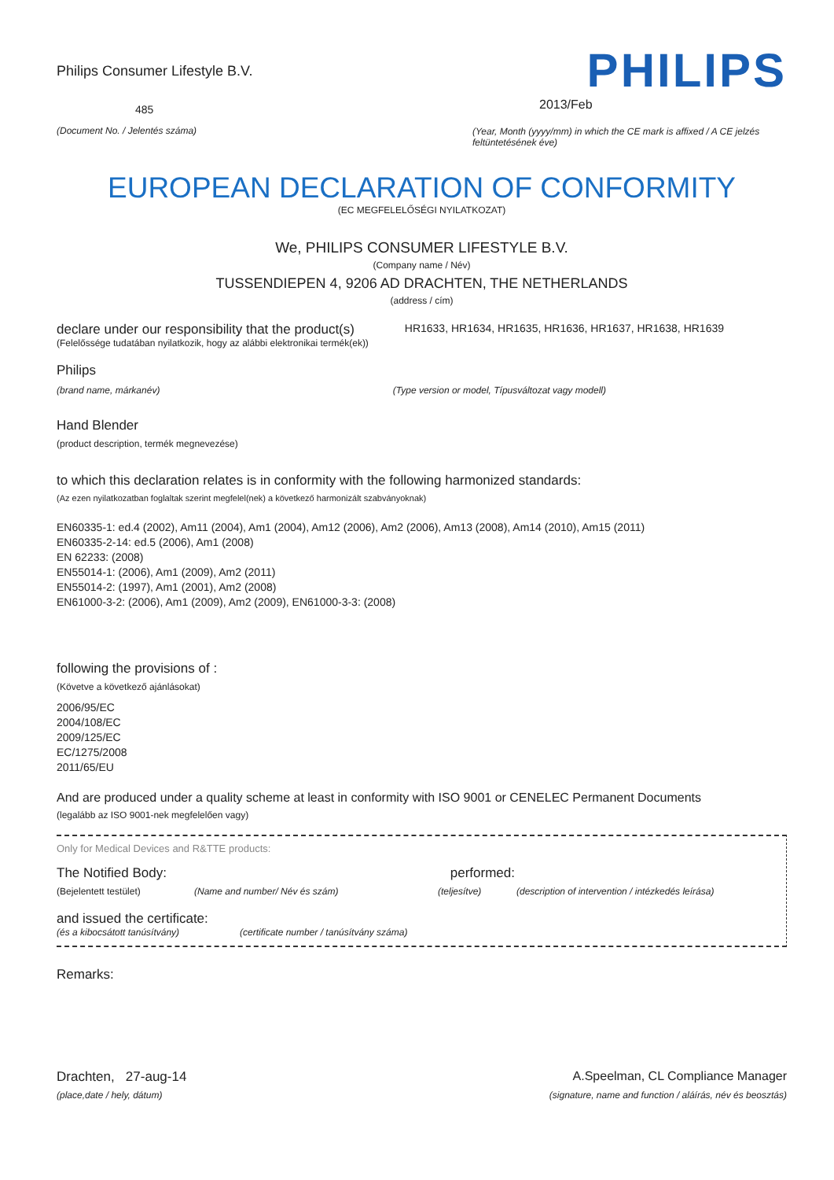Philips Consumer Lifestyle B.V.
485
(Document No. / Jelentés száma)
PHILIPS
2013/Feb
(Year, Month (yyyy/mm) in which the CE mark is affixed / A CE jelzés feltüntetésének éve)
EUROPEAN DECLARATION OF CONFORMITY
(EC MEGFELELŐSÉGI NYILATKOZAT)
We, PHILIPS CONSUMER LIFESTYLE B.V.
(Company name / Név)
TUSSENDIEPEN 4, 9206 AD DRACHTEN, THE NETHERLANDS
(address / cím)
declare under our responsibility that the product(s)
HR1633, HR1634, HR1635, HR1636, HR1637, HR1638, HR1639
(Felelőssége tudatában nyilatkozik, hogy az alábbi elektronikai termék(ek))
Philips
(brand name, márkanév) (Type version or model, Típusváltozat vagy modell)
Hand Blender
(product description, termék megnevezése)
to which this declaration relates is in conformity with the following harmonized standards:
(Az ezen nyilatkozatban foglaltak szerint megfelel(nek) a következő harmonizált szabványoknak)
EN60335-1: ed.4 (2002), Am11 (2004), Am1 (2004), Am12 (2006), Am2 (2006), Am13 (2008), Am14 (2010), Am15 (2011)
EN60335-2-14: ed.5 (2006), Am1 (2008)
EN 62233: (2008)
EN55014-1: (2006), Am1 (2009), Am2 (2011)
EN55014-2: (1997), Am1 (2001), Am2 (2008)
EN61000-3-2: (2006), Am1 (2009), Am2 (2009), EN61000-3-3: (2008)
following the provisions of :
(Követve a következő ajánlásokat)
2006/95/EC
2004/108/EC
2009/125/EC
EC/1275/2008
2011/65/EU
And are produced under a quality scheme at least in conformity with ISO 9001 or CENELEC Permanent Documents
(legalább az ISO 9001-nek megfelelően vagy)
Only for Medical Devices and R&TTE products:
The Notified Body: performed:
(Bejelentett testület) (Name and number/ Név és szám) (teljesítve) (description of intervention / intézkedés leírása)
and issued the certificate:
(és a kibocsátott tanúsítvány) (certificate number / tanúsítvány száma)
Remarks:
Drachten, 27-aug-14
(place,date / hely, dátum)
A.Speelman, CL Compliance Manager
(signature, name and function / aláírás, név és beosztás)